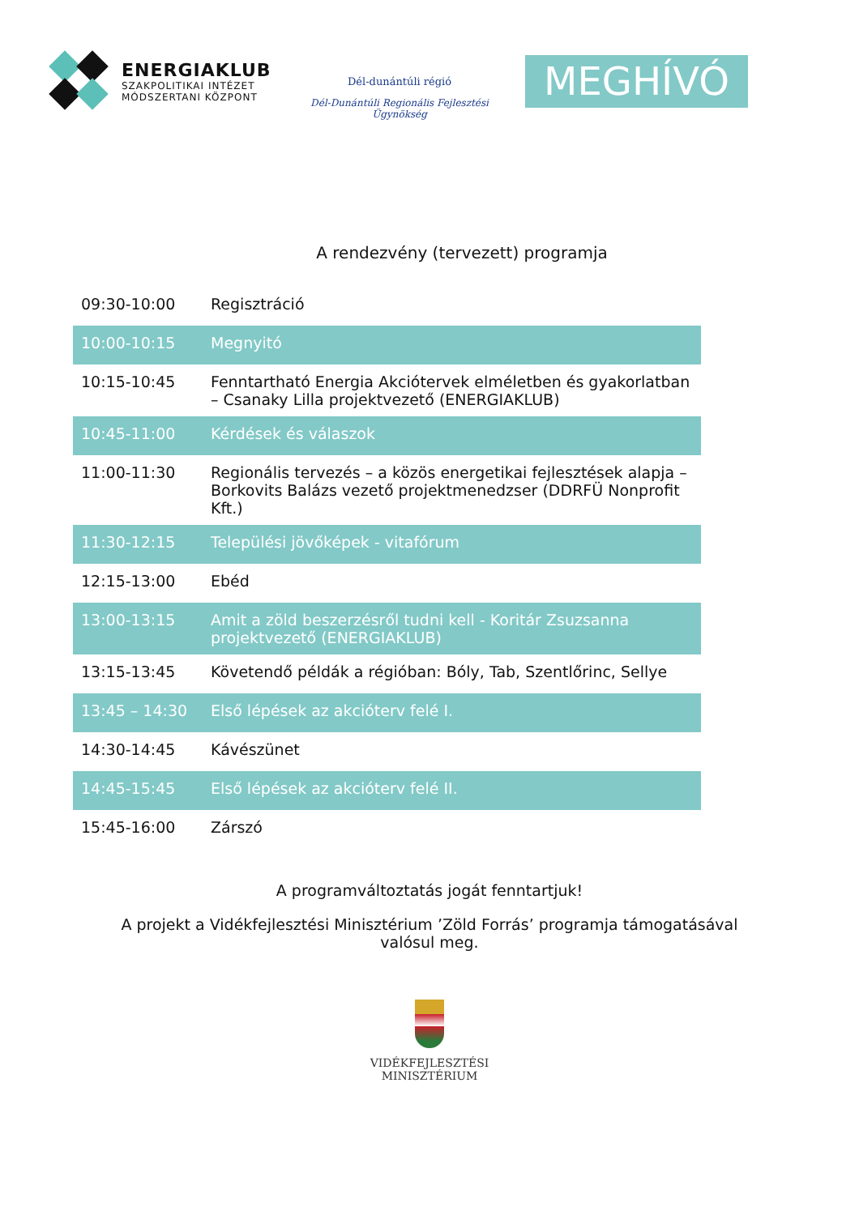ENERGIAKLUB
SZAKPOLITIKAI INTÉZET
MÓDSZERTANI KÖZPONT
Dél-dunántúli régió
Dél-Dunántúli Regionális Fejlesztési Ügynökség
MEGHÍVÓ
A rendezvény (tervezett) programja
| 09:30-10:00 | Regisztráció |
| 10:00-10:15 | Megnyitó |
| 10:15-10:45 | Fenntartható Energia Akciótervek elméletben és gyakorlatban – Csanaky Lilla projektvezető (ENERGIAKLUB) |
| 10:45-11:00 | Kérdések és válaszok |
| 11:00-11:30 | Regionális tervezés – a közös energetikai fejlesztések alapja – Borkovits Balázs vezető projektmenedzser (DDRFÜ Nonprofit Kft.) |
| 11:30-12:15 | Települési jövőképek - vitafórum |
| 12:15-13:00 | Ebéd |
| 13:00-13:15 | Amit a zöld beszerzésről tudni kell - Koritár Zsuzsanna projektvezető (ENERGIAKLUB) |
| 13:15-13:45 | Követendő példák a régióban: Bóly, Tab, Szentlőrinc, Sellye |
| 13:45 – 14:30 | Első lépések az akcióterv felé I. |
| 14:30-14:45 | Kávészünet |
| 14:45-15:45 | Első lépések az akcióterv felé II. |
| 15:45-16:00 | Zárszó |
A programváltoztatás jogát fenntartjuk!
A projekt a Vidékfejlesztési Minisztérium ’Zöld Forrás’ programja támogatásával
valósul meg.
VIDÉKFEJLESZTÉSI
MINISZTÉRIUM